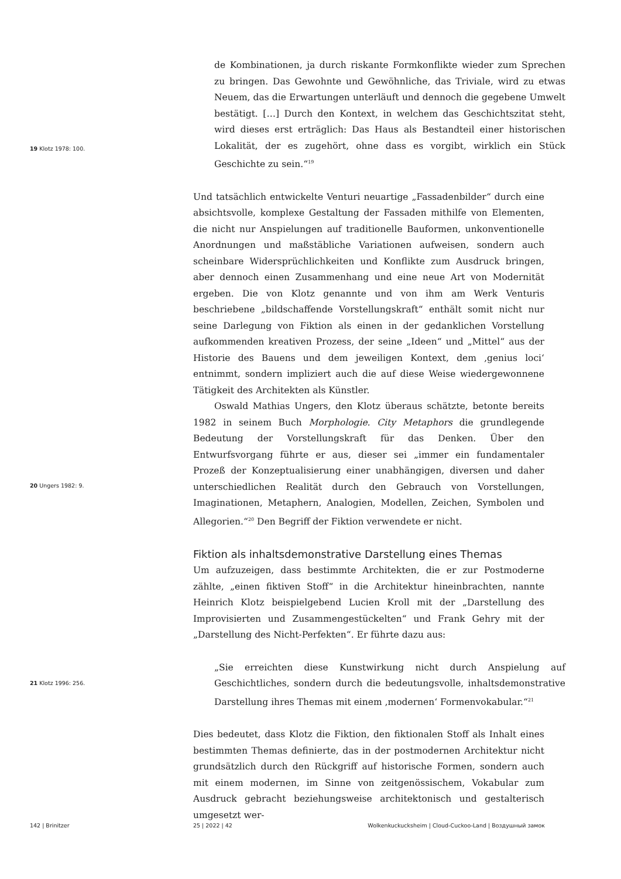19 Klotz 1978: 100.
de Kombinationen, ja durch riskante Formkonflikte wieder zum Sprechen zu bringen. Das Gewohnte und Gewöhnliche, das Triviale, wird zu etwas Neuem, das die Erwartungen unterläuft und dennoch die gegebene Umwelt bestätigt. […] Durch den Kontext, in welchem das Geschichtszitat steht, wird dieses erst erträglich: Das Haus als Bestandteil einer historischen Lokalität, der es zugehört, ohne dass es vorgibt, wirklich ein Stück Geschichte zu sein.“<sup>19</sup>
20 Ungers 1982: 9.
Und tatsächlich entwickelte Venturi neuartige „Fassadenbilder“ durch eine absichtsvolle, komplexe Gestaltung der Fassaden mithilfe von Elementen, die nicht nur Anspielungen auf traditionelle Bauformen, unkonventionelle Anordnungen und maßstäbliche Variationen aufweisen, sondern auch scheinbare Widersprüchlichkeiten und Konflikte zum Ausdruck bringen, aber dennoch einen Zusammenhang und eine neue Art von Modernität ergeben. Die von Klotz genannte und von ihm am Werk Venturis beschriebene „bildschaffende Vorstellungskraft“ enthält somit nicht nur seine Darlegung von Fiktion als einen in der gedanklichen Vorstellung aufkommenden kreativen Prozess, der seine „Ideen“ und „Mittel“ aus der Historie des Bauens und dem jeweiligen Kontext, dem ‚genius loci‘ entnimmt, sondern impliziert auch die auf diese Weise wiedergewonnene Tätigkeit des Architekten als Künstler.
Oswald Mathias Ungers, den Klotz überaus schätzte, betonte bereits 1982 in seinem Buch Morphologie. City Metaphors die grundlegende Bedeutung der Vorstellungskraft für das Denken. Über den Entwurfsvorgang führte er aus, dieser sei „immer ein fundamentaler Prozeß der Konzeptualisierung einer unabhängigen, diversen und daher unterschiedlichen Realität durch den Gebrauch von Vorstellungen, Imaginationen, Metaphern, Analogien, Modellen, Zeichen, Symbolen und Allegorien.“<sup>20</sup> Den Begriff der Fiktion verwendete er nicht.
Fiktion als inhaltsdemonstrative Darstellung eines Themas
Um aufzuzeigen, dass bestimmte Architekten, die er zur Postmoderne zählte, „einen fiktiven Stoff“ in die Architektur hineinbrachten, nannte Heinrich Klotz beispielgebend Lucien Kroll mit der „Darstellung des Improvisierten und Zusammengestückelten“ und Frank Gehry mit der „Darstellung des Nicht-Perfekten“. Er führte dazu aus:
21 Klotz 1996: 256.
„Sie erreichten diese Kunstwirkung nicht durch Anspielung auf Geschichtliches, sondern durch die bedeutungsvolle, inhaltsdemonstrative Darstellung ihres Themas mit einem ‚modernen‘ Formenvokabular.“<sup>21</sup>
Dies bedeutet, dass Klotz die Fiktion, den fiktionalen Stoff als Inhalt eines bestimmten Themas definierte, das in der postmodernen Architektur nicht grundsätzlich durch den Rückgriff auf historische Formen, sondern auch mit einem modernen, im Sinne von zeitgenössischem, Vokabular zum Ausdruck gebracht beziehungsweise architektonisch und gestalterisch umgesetzt wer-
142 | Brinitzer 25 | 2022 | 42 Wolkenkuckucksheim | Cloud-Cuckoo-Land | Воздушный замок